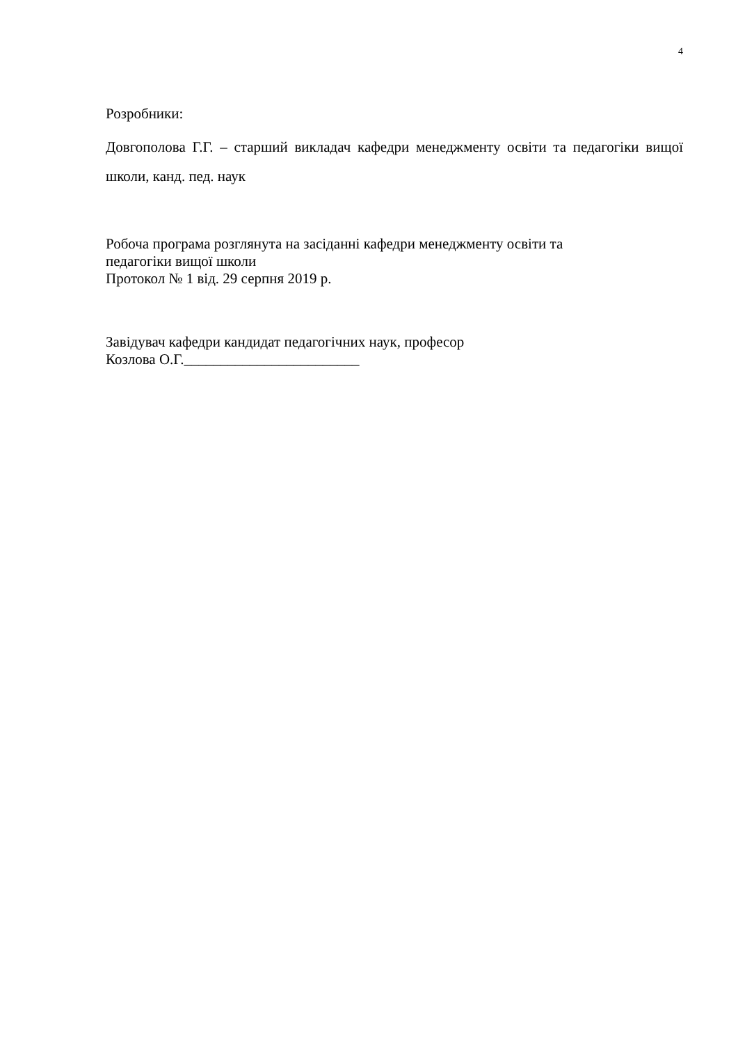4
Розробники:
Довгополова Г.Г. – старший викладач кафедри менеджменту освіти та педагогіки вищої школи, канд. пед. наук
Робоча програма розглянута на засіданні кафедри менеджменту освіти та
педагогіки вищої школи
Протокол № 1 від. 29 серпня 2019 р.
Завідувач кафедри кандидат педагогічних наук, професор
Козлова О.Г.________________________